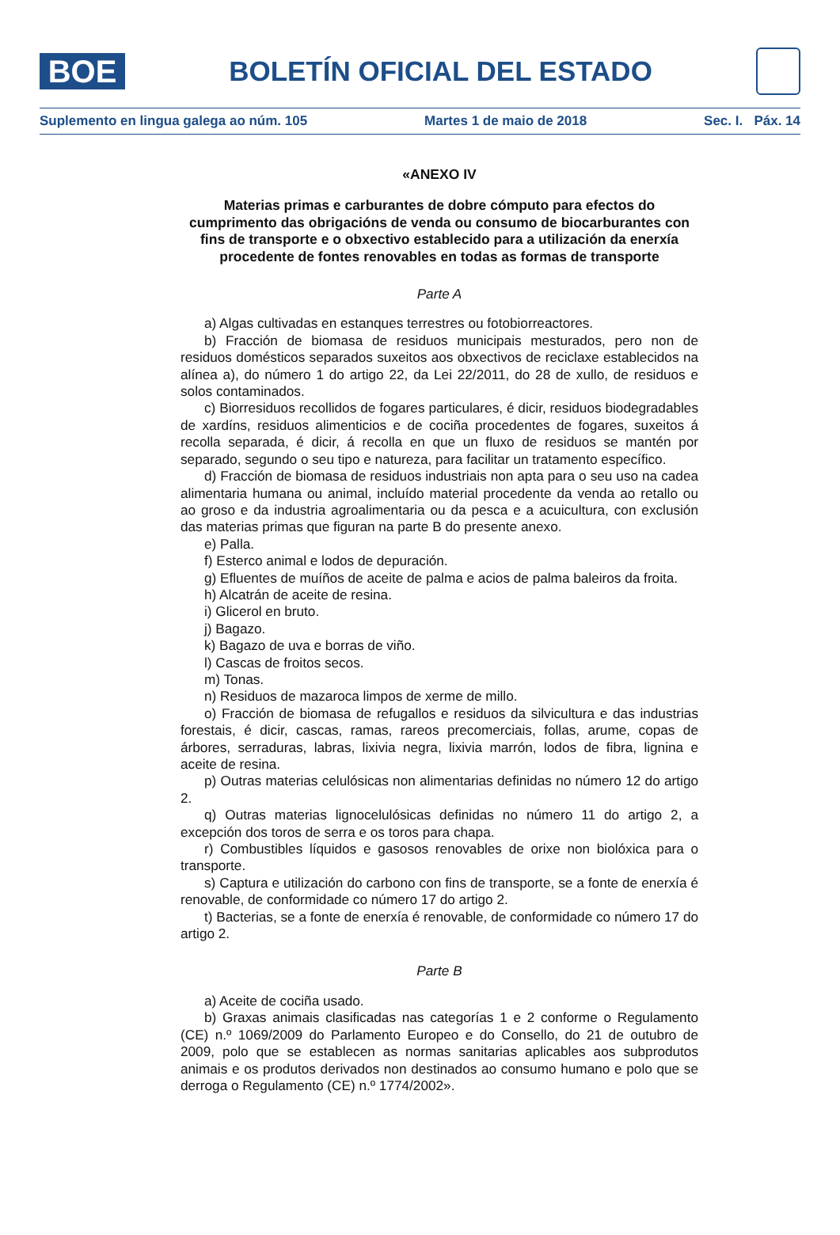BOE
BOLETÍN OFICIAL DEL ESTADO
Suplemento en lingua galega ao núm. 105 Martes 1 de maio de 2018 Sec. I. Páx. 14
«ANEXO IV
Materias primas e carburantes de dobre cómputo para efectos do cumprimento das obrigacións de venda ou consumo de biocarburantes con fins de transporte e o obxectivo establecido para a utilización da enerxía procedente de fontes renovables en todas as formas de transporte
Parte A
a) Algas cultivadas en estanques terrestres ou fotobiorreactores.
b) Fracción de biomasa de residuos municipais mesturados, pero non de residuos domésticos separados suxeitos aos obxectivos de reciclaxe establecidos na alínea a), do número 1 do artigo 22, da Lei 22/2011, do 28 de xullo, de residuos e solos contaminados.
c) Biorresiduos recollidos de fogares particulares, é dicir, residuos biodegradables de xardíns, residuos alimenticios e de cociña procedentes de fogares, suxeitos á recolla separada, é dicir, á recolla en que un fluxo de residuos se mantén por separado, segundo o seu tipo e natureza, para facilitar un tratamento específico.
d) Fracción de biomasa de residuos industriais non apta para o seu uso na cadea alimentaria humana ou animal, incluído material procedente da venda ao retallo ou ao groso e da industria agroalimentaria ou da pesca e a acuicultura, con exclusión das materias primas que figuran na parte B do presente anexo.
e) Palla.
f) Esterco animal e lodos de depuración.
g) Efluentes de muíños de aceite de palma e acios de palma baleiros da froita.
h) Alcatrán de aceite de resina.
i) Glicerol en bruto.
j) Bagazo.
k) Bagazo de uva e borras de viño.
l) Cascas de froitos secos.
m) Tonas.
n) Residuos de mazaroca limpos de xerme de millo.
o) Fracción de biomasa de refugallos e residuos da silvicultura e das industrias forestais, é dicir, cascas, ramas, rareos precomerciais, follas, arume, copas de árbores, serraduras, labras, lixivia negra, lixivia marrón, lodos de fibra, lignina e aceite de resina.
p) Outras materias celulósicas non alimentarias definidas no número 12 do artigo 2.
q) Outras materias lignocelulósicas definidas no número 11 do artigo 2, a excepción dos toros de serra e os toros para chapa.
r) Combustibles líquidos e gasosos renovables de orixe non biolóxica para o transporte.
s) Captura e utilización do carbono con fins de transporte, se a fonte de enerxía é renovable, de conformidade co número 17 do artigo 2.
t) Bacterias, se a fonte de enerxía é renovable, de conformidade co número 17 do artigo 2.
Parte B
a) Aceite de cociña usado.
b) Graxas animais clasificadas nas categorías 1 e 2 conforme o Regulamento (CE) n.º 1069/2009 do Parlamento Europeo e do Consello, do 21 de outubro de 2009, polo que se establecen as normas sanitarias aplicables aos subprodutos animais e os produtos derivados non destinados ao consumo humano e polo que se derroga o Regulamento (CE) n.º 1774/2002».